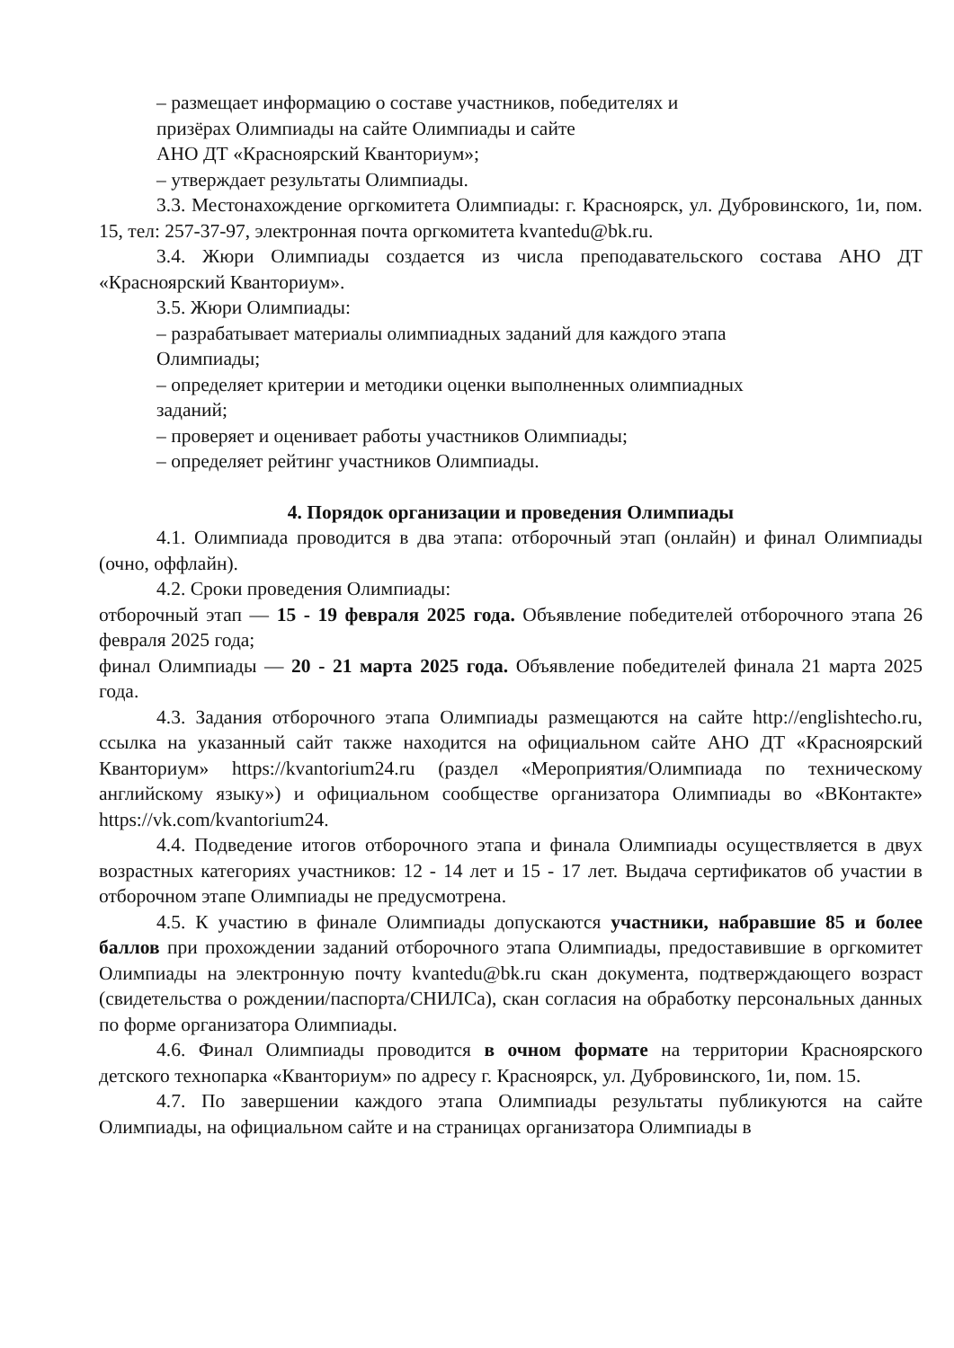– размещает информацию о составе участников, победителях и
призёрах Олимпиады на сайте Олимпиады и сайте
АНО ДТ «Красноярский Кванториум»;
– утверждает результаты Олимпиады.
3.3. Местонахождение оргкомитета Олимпиады: г. Красноярск, ул. Дубровинского, 1и, пом. 15, тел: 257-37-97, электронная почта оргкомитета kvantedu@bk.ru.
3.4. Жюри Олимпиады создается из числа преподавательского состава АНО ДТ «Красноярский Кванториум».
3.5. Жюри Олимпиады:
– разрабатывает материалы олимпиадных заданий для каждого этапа
Олимпиады;
– определяет критерии и методики оценки выполненных олимпиадных
заданий;
– проверяет и оценивает работы участников Олимпиады;
– определяет рейтинг участников Олимпиады.
4. Порядок организации и проведения Олимпиады
4.1. Олимпиада проводится в два этапа: отборочный этап (онлайн) и финал Олимпиады (очно, оффлайн).
4.2. Сроки проведения Олимпиады:
отборочный этап — 15 - 19 февраля 2025 года. Объявление победителей отборочного этапа 26 февраля 2025 года;
финал Олимпиады — 20 - 21 марта 2025 года. Объявление победителей финала 21 марта 2025 года.
4.3. Задания отборочного этапа Олимпиады размещаются на сайте http://englishtecho.ru, ссылка на указанный сайт также находится на официальном сайте АНО ДТ «Красноярский Кванториум» https://kvantorium24.ru (раздел «Мероприятия/Олимпиада по техническому английскому языку») и официальном сообществе организатора Олимпиады во «ВКонтакте» https://vk.com/kvantorium24.
4.4. Подведение итогов отборочного этапа и финала Олимпиады осуществляется в двух возрастных категориях участников: 12 - 14 лет и 15 - 17 лет. Выдача сертификатов об участии в отборочном этапе Олимпиады не предусмотрена.
4.5. К участию в финале Олимпиады допускаются участники, набравшие 85 и более баллов при прохождении заданий отборочного этапа Олимпиады, предоставившие в оргкомитет Олимпиады на электронную почту kvantedu@bk.ru скан документа, подтверждающего возраст (свидетельства о рождении/паспорта/СНИЛСа), скан согласия на обработку персональных данных по форме организатора Олимпиады.
4.6. Финал Олимпиады проводится в очном формате на территории Красноярского детского технопарка «Кванториум» по адресу г. Красноярск, ул. Дубровинского, 1и, пом. 15.
4.7. По завершении каждого этапа Олимпиады результаты публикуются на сайте Олимпиады, на официальном сайте и на страницах организатора Олимпиады в